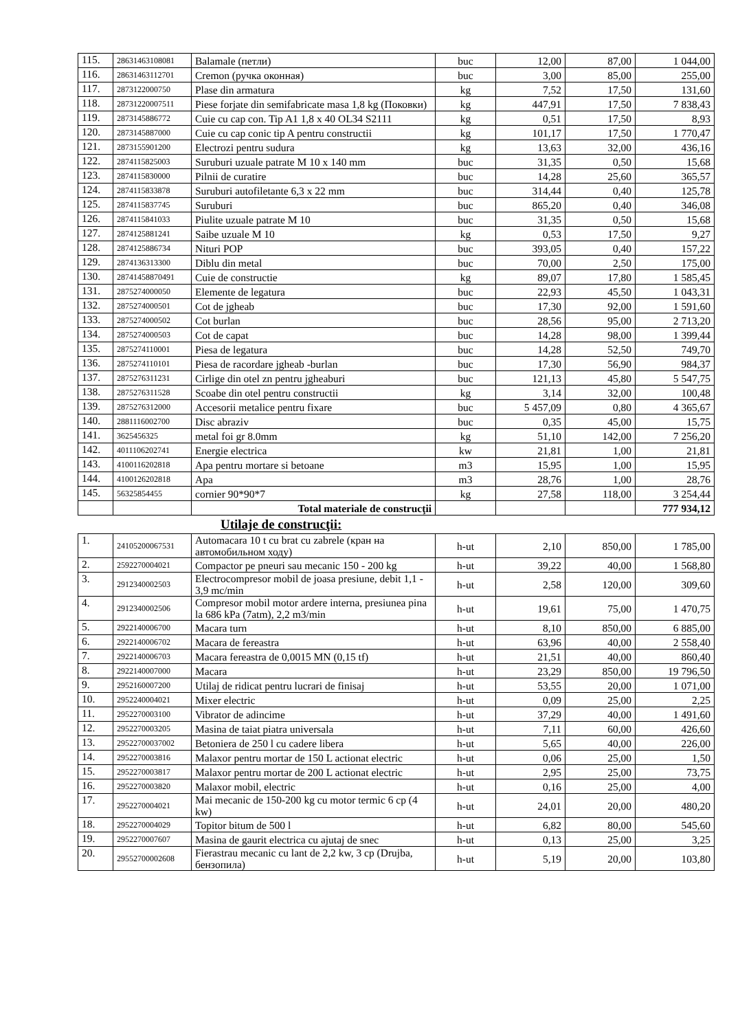| 115. | 28631463108081 | Balamale (петли) | buc | 12,00 | 87,00 | 1 044,00 |
| 116. | 28631463112701 | Cremon (ручка оконная) | buc | 3,00 | 85,00 | 255,00 |
| 117. | 2873122000750 | Plase din armatura | kg | 7,52 | 17,50 | 131,60 |
| 118. | 28731220007511 | Piese forjate din semifabricate masa 1,8 kg (Поковки) | kg | 447,91 | 17,50 | 7 838,43 |
| 119. | 2873145886772 | Cuie cu cap con. Tip A1 1,8 x 40 OL34 S2111 | kg | 0,51 | 17,50 | 8,93 |
| 120. | 2873145887000 | Cuie cu cap conic tip A pentru constructii | kg | 101,17 | 17,50 | 1 770,47 |
| 121. | 2873155901200 | Electrozi pentru sudura | kg | 13,63 | 32,00 | 436,16 |
| 122. | 2874115825003 | Suruburi uzuale patrate M 10 x 140 mm | buc | 31,35 | 0,50 | 15,68 |
| 123. | 2874115830000 | Pilnii de curatire | buc | 14,28 | 25,60 | 365,57 |
| 124. | 2874115833878 | Suruburi autofiletante 6,3 x 22 mm | buc | 314,44 | 0,40 | 125,78 |
| 125. | 2874115837745 | Suruburi | buc | 865,20 | 0,40 | 346,08 |
| 126. | 2874115841033 | Piulite uzuale patrate M 10 | buc | 31,35 | 0,50 | 15,68 |
| 127. | 2874125881241 | Saibe uzuale M 10 | kg | 0,53 | 17,50 | 9,27 |
| 128. | 2874125886734 | Nituri POP | buc | 393,05 | 0,40 | 157,22 |
| 129. | 2874136313300 | Diblu din metal | buc | 70,00 | 2,50 | 175,00 |
| 130. | 28741458870491 | Cuie de constructie | kg | 89,07 | 17,80 | 1 585,45 |
| 131. | 2875274000050 | Elemente de legatura | buc | 22,93 | 45,50 | 1 043,31 |
| 132. | 2875274000501 | Cot de jgheab | buc | 17,30 | 92,00 | 1 591,60 |
| 133. | 2875274000502 | Cot burlan | buc | 28,56 | 95,00 | 2 713,20 |
| 134. | 2875274000503 | Cot de capat | buc | 14,28 | 98,00 | 1 399,44 |
| 135. | 2875274110001 | Piesa de legatura | buc | 14,28 | 52,50 | 749,70 |
| 136. | 2875274110101 | Piesa de racordare jgheab -burlan | buc | 17,30 | 56,90 | 984,37 |
| 137. | 2875276311231 | Cirlige din otel zn pentru jgheaburi | buc | 121,13 | 45,80 | 5 547,75 |
| 138. | 2875276311528 | Scoabe din otel pentru constructii | kg | 3,14 | 32,00 | 100,48 |
| 139. | 2875276312000 | Accesorii metalice pentru fixare | buc | 5 457,09 | 0,80 | 4 365,67 |
| 140. | 2881116002700 | Disc abraziv | buc | 0,35 | 45,00 | 15,75 |
| 141. | 3625456325 | metal foi gr 8.0mm | kg | 51,10 | 142,00 | 7 256,20 |
| 142. | 4011106202741 | Energie electrica | kw | 21,81 | 1,00 | 21,81 |
| 143. | 4100116202818 | Apa pentru mortare si betoane | m3 | 15,95 | 1,00 | 15,95 |
| 144. | 4100126202818 | Apa | m3 | 28,76 | 1,00 | 28,76 |
| 145. | 56325854455 | cornier 90*90*7 | kg | 27,58 | 118,00 | 3 254,44 |
| | | Total materiale de construcţii | | | | 777 934,12 |
Utilaje de construcţii:
| 1. | 24105200067531 | Automacara 10 t cu brat cu zabrele (кран на автомобильном ходу) | h-ut | 2,10 | 850,00 | 1 785,00 |
| 2. | 2592270004021 | Compactor pe pneuri sau mecanic 150 - 200 kg | h-ut | 39,22 | 40,00 | 1 568,80 |
| 3. | 2912340002503 | Electrocompresor mobil de joasa presiune, debit 1,1 - 3,9 mc/min | h-ut | 2,58 | 120,00 | 309,60 |
| 4. | 2912340002506 | Compresor mobil motor ardere interna, presiunea pina la 686 kPa (7atm), 2,2 m3/min | h-ut | 19,61 | 75,00 | 1 470,75 |
| 5. | 2922140006700 | Macara turn | h-ut | 8,10 | 850,00 | 6 885,00 |
| 6. | 2922140006702 | Macara de fereastra | h-ut | 63,96 | 40,00 | 2 558,40 |
| 7. | 2922140006703 | Macara fereastra de 0,0015 MN (0,15 tf) | h-ut | 21,51 | 40,00 | 860,40 |
| 8. | 2922140007000 | Macara | h-ut | 23,29 | 850,00 | 19 796,50 |
| 9. | 2952160007200 | Utilaj de ridicat pentru lucrari de finisaj | h-ut | 53,55 | 20,00 | 1 071,00 |
| 10. | 2952240004021 | Mixer electric | h-ut | 0,09 | 25,00 | 2,25 |
| 11. | 2952270003100 | Vibrator de adincime | h-ut | 37,29 | 40,00 | 1 491,60 |
| 12. | 2952270003205 | Masina de taiat piatra universala | h-ut | 7,11 | 60,00 | 426,60 |
| 13. | 29522700037002 | Betoniera de 250 l cu cadere libera | h-ut | 5,65 | 40,00 | 226,00 |
| 14. | 2952270003816 | Malaxor pentru mortar de 150 L actionat electric | h-ut | 0,06 | 25,00 | 1,50 |
| 15. | 2952270003817 | Malaxor pentru mortar de 200 L actionat electric | h-ut | 2,95 | 25,00 | 73,75 |
| 16. | 2952270003820 | Malaxor mobil, electric | h-ut | 0,16 | 25,00 | 4,00 |
| 17. | 2952270004021 | Mai mecanic de 150-200 kg cu motor termic 6 cp (4 kw) | h-ut | 24,01 | 20,00 | 480,20 |
| 18. | 2952270004029 | Topitor bitum de 500 l | h-ut | 6,82 | 80,00 | 545,60 |
| 19. | 2952270007607 | Masina de gaurit electrica cu ajutaj de snec | h-ut | 0,13 | 25,00 | 3,25 |
| 20. | 29552700002608 | Fierastrau mecanic cu lant de 2,2 kw, 3 cp (Drujba, бензопила) | h-ut | 5,19 | 20,00 | 103,80 |